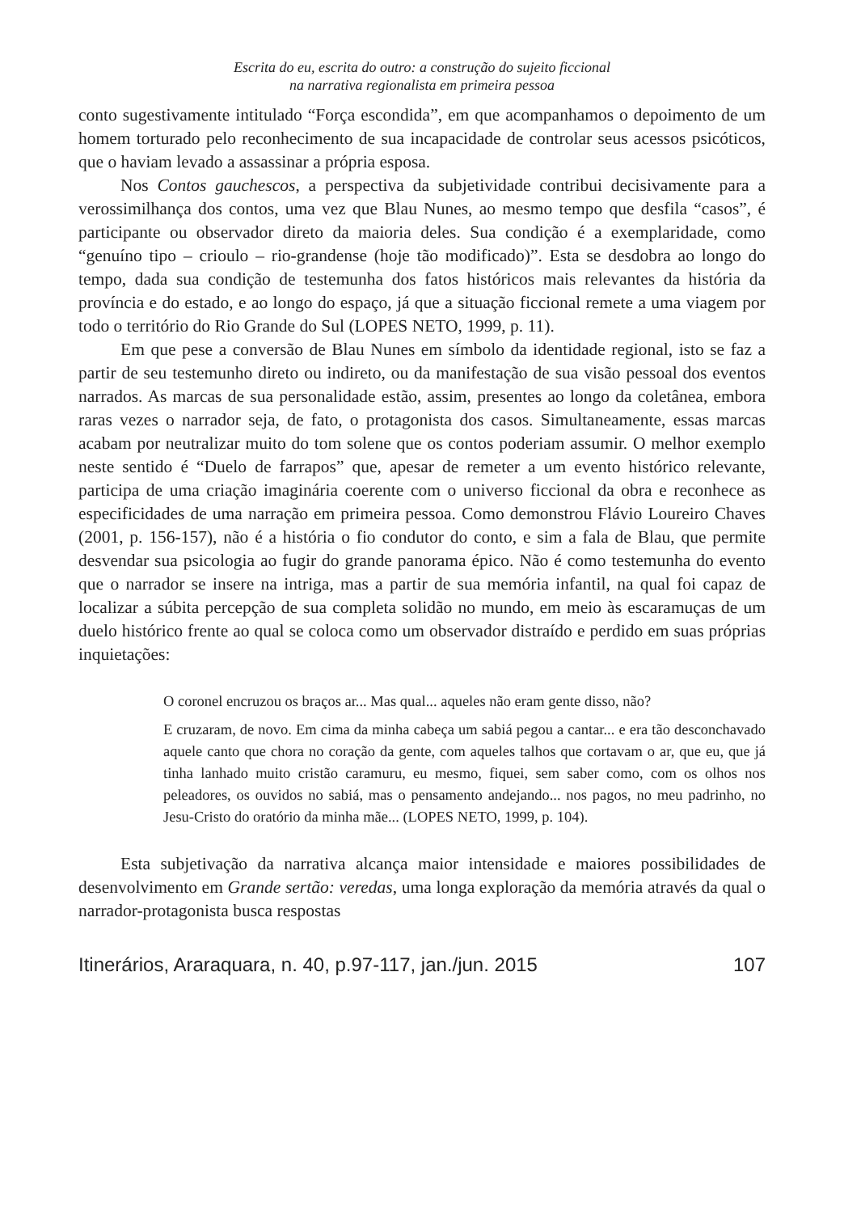Escrita do eu, escrita do outro: a construção do sujeito ficcional
na narrativa regionalista em primeira pessoa
conto sugestivamente intitulado “Força escondida”, em que acompanhamos o depoimento de um homem torturado pelo reconhecimento de sua incapacidade de controlar seus acessos psicóticos, que o haviam levado a assassinar a própria esposa.
Nos Contos gauchescos, a perspectiva da subjetividade contribui decisivamente para a verossimilhança dos contos, uma vez que Blau Nunes, ao mesmo tempo que desfila “casos”, é participante ou observador direto da maioria deles. Sua condição é a exemplaridade, como “genuíno tipo – crioulo – rio-grandense (hoje tão modificado)”. Esta se desdobra ao longo do tempo, dada sua condição de testemunha dos fatos históricos mais relevantes da história da província e do estado, e ao longo do espaço, já que a situação ficcional remete a uma viagem por todo o território do Rio Grande do Sul (LOPES NETO, 1999, p. 11).
Em que pese a conversão de Blau Nunes em símbolo da identidade regional, isto se faz a partir de seu testemunho direto ou indireto, ou da manifestação de sua visão pessoal dos eventos narrados. As marcas de sua personalidade estão, assim, presentes ao longo da coletânea, embora raras vezes o narrador seja, de fato, o protagonista dos casos. Simultaneamente, essas marcas acabam por neutralizar muito do tom solene que os contos poderiam assumir. O melhor exemplo neste sentido é “Duelo de farrapos” que, apesar de remeter a um evento histórico relevante, participa de uma criação imaginária coerente com o universo ficcional da obra e reconhece as especificidades de uma narração em primeira pessoa. Como demonstrou Flávio Loureiro Chaves (2001, p. 156-157), não é a história o fio condutor do conto, e sim a fala de Blau, que permite desvendar sua psicologia ao fugir do grande panorama épico. Não é como testemunha do evento que o narrador se insere na intriga, mas a partir de sua memória infantil, na qual foi capaz de localizar a súbita percepção de sua completa solidão no mundo, em meio às escaramuças de um duelo histórico frente ao qual se coloca como um observador distraído e perdido em suas próprias inquietações:
O coronel encruzou os braços ar... Mas qual... aqueles não eram gente disso, não?
E cruzaram, de novo. Em cima da minha cabeça um sabiá pegou a cantar... e era tão desconchavado aquele canto que chora no coração da gente, com aqueles talhos que cortavam o ar, que eu, que já tinha lanhado muito cristão caramuru, eu mesmo, fiquei, sem saber como, com os olhos nos peleadores, os ouvidos no sabiá, mas o pensamento andejando... nos pagos, no meu padrinho, no Jesu-Cristo do oratório da minha mãe... (LOPES NETO, 1999, p. 104).
Esta subjetivação da narrativa alcança maior intensidade e maiores possibilidades de desenvolvimento em Grande sertão: veredas, uma longa exploração da memória através da qual o narrador-protagonista busca respostas
Itinerários, Araraquara, n. 40, p.97-117, jan./jun. 2015 107